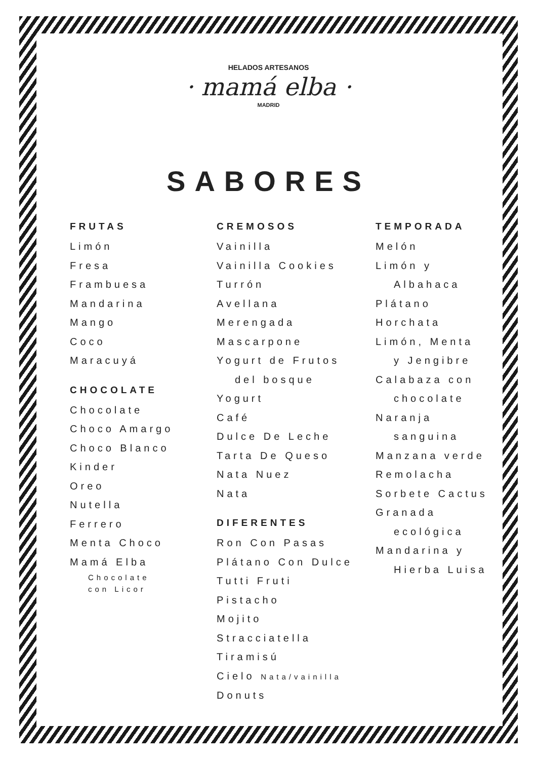HELADOS ARTESANOS
· mamá elba ·
MADRID
SABORES
FRUTAS
Limón
Fresa
Frambuesa
Mandarina
Mango
Coco
Maracuyá
CHOCOLATE
Chocolate
Choco Amargo
Choco Blanco
Kinder
Oreo
Nutella
Ferrero
Menta Choco
Mamá Elba
Chocolate
con Licor
CREMOSOS
Vainilla
Vainilla Cookies
Turrón
Avellana
Merengada
Mascarpone
Yogurt de Frutos
del bosque
Yogurt
Café
Dulce De Leche
Tarta De Queso
Nata Nuez
Nata
DIFERENTES
Ron Con Pasas
Plátano Con Dulce
Tutti Fruti
Pistacho
Mojito
Stracciatella
Tiramisú
Cielo Nata/vainilla
Donuts
TEMPORADA
Melón
Limón y
Albahaca
Plátano
Horchata
Limón, Menta
y Jengibre
Calabaza con
chocolate
Naranja
sanguina
Manzana verde
Remolacha
Sorbete Cactus
Granada
ecológica
Mandarina y
Hierba Luisa